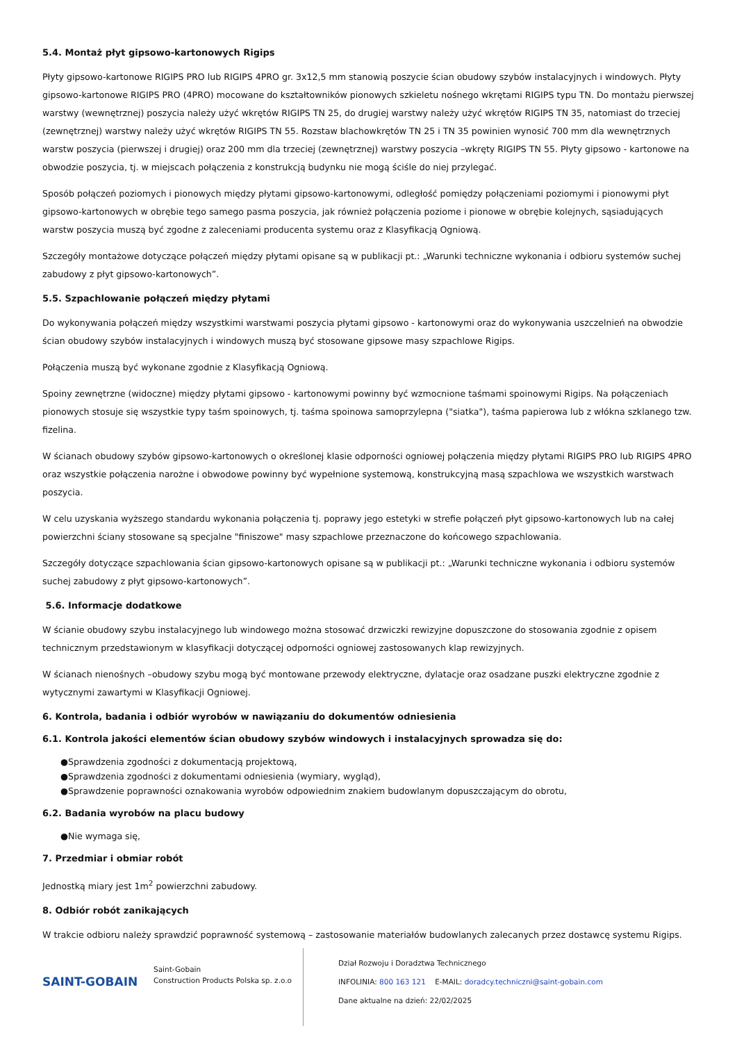5.4. Montaż płyt gipsowo-kartonowych Rigips
Płyty gipsowo-kartonowe RIGIPS PRO lub RIGIPS 4PRO gr. 3x12,5 mm stanowią poszycie ścian obudowy szybów instalacyjnych i windowych. Płyty gipsowo-kartonowe RIGIPS PRO (4PRO) mocowane do kształtowników pionowych szkieletu nośnego wkrętami RIGIPS typu TN. Do montażu pierwszej warstwy (wewnętrznej) poszycia należy użyć wkrętów RIGIPS TN 25, do drugiej warstwy należy użyć wkrętów RIGIPS TN 35, natomiast do trzeciej (zewnętrznej) warstwy należy użyć wkrętów RIGIPS TN 55. Rozstaw blachowkrętów TN 25 i TN 35 powinien wynosić 700 mm dla wewnętrznych warstw poszycia (pierwszej i drugiej) oraz 200 mm dla trzeciej (zewnętrznej) warstwy poszycia –wkręty RIGIPS TN 55. Płyty gipsowo - kartonowe na obwodzie poszycia, tj. w miejscach połączenia z konstrukcją budynku nie mogą ściśle do niej przylegać.
Sposób połączeń poziomych i pionowych między płytami gipsowo-kartonowymi, odległość pomiędzy połączeniami poziomymi i pionowymi płyt gipsowo-kartonowych w obrębie tego samego pasma poszycia, jak również połączenia poziome i pionowe w obrębie kolejnych, sąsiadujących warstw poszycia muszą być zgodne z zaleceniami producenta systemu oraz z Klasyfikacją Ogniową.
Szczegóły montażowe dotyczące połączeń między płytami opisane są w publikacji pt.: „Warunki techniczne wykonania i odbioru systemów suchej zabudowy z płyt gipsowo-kartonowych”.
5.5. Szpachlowanie połączeń między płytami
Do wykonywania połączeń między wszystkimi warstwami poszycia płytami gipsowo - kartonowymi oraz do wykonywania uszczelnień na obwodzie ścian obudowy szybów instalacyjnych i windowych muszą być stosowane gipsowe masy szpachlowe Rigips.
Połączenia muszą być wykonane zgodnie z Klasyfikacją Ogniową.
Spoiny zewnętrzne (widoczne) między płytami gipsowo - kartonowymi powinny być wzmocnione taśmami spoinowymi Rigips. Na połączeniach pionowych stosuje się wszystkie typy taśm spoinowych, tj. taśma spoinowa samoprzylepna ("siatka"), taśma papierowa lub z włókna szklanego tzw. fizelina.
W ścianach obudowy szybów gipsowo-kartonowych o określonej klasie odporności ogniowej połączenia między płytami RIGIPS PRO lub RIGIPS 4PRO oraz wszystkie połączenia narożne i obwodowe powinny być wypełnione systemową, konstrukcyjną masą szpachlowa we wszystkich warstwach poszycia.
W celu uzyskania wyższego standardu wykonania połączenia tj. poprawy jego estetyki w strefie połączeń płyt gipsowo-kartonowych lub na całej powierzchni ściany stosowane są specjalne "finiszowe" masy szpachlowe przeznaczone do końcowego szpachlowania.
Szczegóły dotyczące szpachlowania ścian gipsowo-kartonowych opisane są w publikacji pt.: „Warunki techniczne wykonania i odbioru systemów suchej zabudowy z płyt gipsowo-kartonowych”.
5.6. Informacje dodatkowe
W ścianie obudowy szybu instalacyjnego lub windowego można stosować drzwiczki rewizyjne dopuszczone do stosowania zgodnie z opisem technicznym przedstawionym w klasyfikacji dotyczącej odporności ogniowej zastosowanych klap rewizyjnych.
W ścianach nienośnych –obudowy szybu mogą być montowane przewody elektryczne, dylatacje oraz osadzane puszki elektryczne zgodnie z wytycznymi zawartymi w Klasyfikacji Ogniowej.
6. Kontrola, badania i odbiór wyrobów w nawiązaniu do dokumentów odniesienia
6.1. Kontrola jakości elementów ścian obudowy szybów windowych i instalacyjnych sprowadza się do:
●Sprawdzenia zgodności z dokumentacją projektową,
●Sprawdzenia zgodności z dokumentami odniesienia (wymiary, wygląd),
●Sprawdzenie poprawności oznakowania wyrobów odpowiednim znakiem budowlanym dopuszczającym do obrotu,
6.2. Badania wyrobów na placu budowy
●Nie wymaga się,
7. Przedmiar i obmiar robót
Jednostką miary jest 1m<sup>2</sup> powierzchni zabudowy.
8. Odbiór robót zanikających
W trakcie odbioru należy sprawdzić poprawność systemową – zastosowanie materiałów budowlanych zalecanych przez dostawcę systemu Rigips.
SAINT-GOBAIN
Saint-Gobain
Construction Products Polska sp. z.o.o
Dział Rozwoju i Doradztwa Technicznego
INFOLINIA: 800 163 121 E-MAIL: doradcy.techniczni@saint-gobain.com
Dane aktualne na dzień: 22/02/2025